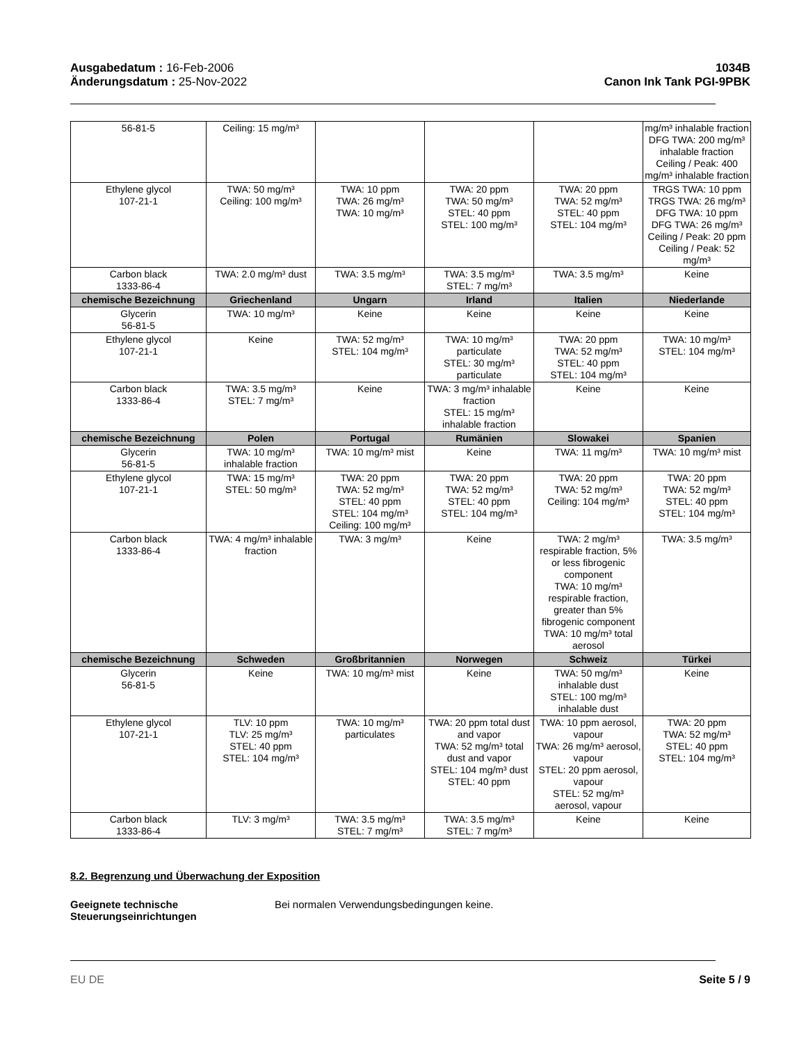Ausgabedatum : 16-Feb-2006
Änderungsdatum : 25-Nov-2022
1034B
Canon Ink Tank PGI-9PBK
| 56-81-5 | Ceiling: 15 mg/m³ | | | | mg/m³ inhalable fraction DFG TWA: 200 mg/m³ inhalable fraction Ceiling / Peak: 400 mg/m³ inhalable fraction |
| Ethylene glycol 107-21-1 | TWA: 50 mg/m³ Ceiling: 100 mg/m³ | TWA: 10 ppm TWA: 26 mg/m³ TWA: 10 mg/m³ | TWA: 20 ppm TWA: 50 mg/m³ STEL: 40 ppm STEL: 100 mg/m³ | TWA: 20 ppm TWA: 52 mg/m³ STEL: 40 ppm STEL: 104 mg/m³ | TRGS TWA: 10 ppm TRGS TWA: 26 mg/m³ DFG TWA: 10 ppm DFG TWA: 26 mg/m³ Ceiling / Peak: 20 ppm Ceiling / Peak: 52 mg/m³ |
| Carbon black 1333-86-4 | TWA: 2.0 mg/m³ dust | TWA: 3.5 mg/m³ | TWA: 3.5 mg/m³ STEL: 7 mg/m³ | TWA: 3.5 mg/m³ | Keine |
| chemische Bezeichnung | Griechenland | Ungarn | Irland | Italien | Niederlande |
| Glycerin 56-81-5 | TWA: 10 mg/m³ | Keine | Keine | Keine | Keine |
| Ethylene glycol 107-21-1 | Keine | TWA: 52 mg/m³ STEL: 104 mg/m³ | TWA: 10 mg/m³ particulate STEL: 30 mg/m³ particulate | TWA: 20 ppm TWA: 52 mg/m³ STEL: 40 ppm STEL: 104 mg/m³ | TWA: 10 mg/m³ STEL: 104 mg/m³ |
| Carbon black 1333-86-4 | TWA: 3.5 mg/m³ STEL: 7 mg/m³ | Keine | TWA: 3 mg/m³ inhalable fraction STEL: 15 mg/m³ inhalable fraction | Keine | Keine |
| chemische Bezeichnung | Polen | Portugal | Rumänien | Slowakei | Spanien |
| Glycerin 56-81-5 | TWA: 10 mg/m³ inhalable fraction | TWA: 10 mg/m³ mist | Keine | TWA: 11 mg/m³ | TWA: 10 mg/m³ mist |
| Ethylene glycol 107-21-1 | TWA: 15 mg/m³ STEL: 50 mg/m³ | TWA: 20 ppm TWA: 52 mg/m³ STEL: 40 ppm STEL: 104 mg/m³ Ceiling: 100 mg/m³ | TWA: 20 ppm TWA: 52 mg/m³ STEL: 40 ppm STEL: 104 mg/m³ | TWA: 20 ppm TWA: 52 mg/m³ Ceiling: 104 mg/m³ | TWA: 20 ppm TWA: 52 mg/m³ STEL: 40 ppm STEL: 104 mg/m³ |
| Carbon black 1333-86-4 | TWA: 4 mg/m³ inhalable fraction | TWA: 3 mg/m³ | Keine | TWA: 2 mg/m³ respirable fraction, 5% or less fibrogenic component TWA: 10 mg/m³ respirable fraction, greater than 5% fibrogenic component TWA: 10 mg/m³ total aerosol | TWA: 3.5 mg/m³ |
| chemische Bezeichnung | Schweden | Großbritannien | Norwegen | Schweiz | Türkei |
| Glycerin 56-81-5 | Keine | TWA: 10 mg/m³ mist | Keine | TWA: 50 mg/m³ inhalable dust STEL: 100 mg/m³ inhalable dust | Keine |
| Ethylene glycol 107-21-1 | TLV: 10 ppm TLV: 25 mg/m³ STEL: 40 ppm STEL: 104 mg/m³ | TWA: 10 mg/m³ particulates | TWA: 20 ppm total dust and vapor TWA: 52 mg/m³ total dust and vapor STEL: 104 mg/m³ dust STEL: 40 ppm | TWA: 10 ppm aerosol, vapour TWA: 26 mg/m³ aerosol, vapour STEL: 20 ppm aerosol, vapour STEL: 52 mg/m³ aerosol, vapour | TWA: 20 ppm TWA: 52 mg/m³ STEL: 40 ppm STEL: 104 mg/m³ |
| Carbon black 1333-86-4 | TLV: 3 mg/m³ | TWA: 3.5 mg/m³ STEL: 7 mg/m³ | TWA: 3.5 mg/m³ STEL: 7 mg/m³ | Keine | Keine |
8.2. Begrenzung und Überwachung der Exposition
Geeignete technische
Steuerungseinrichtungen
Bei normalen Verwendungsbedingungen keine.
EU DE Seite 5 / 9